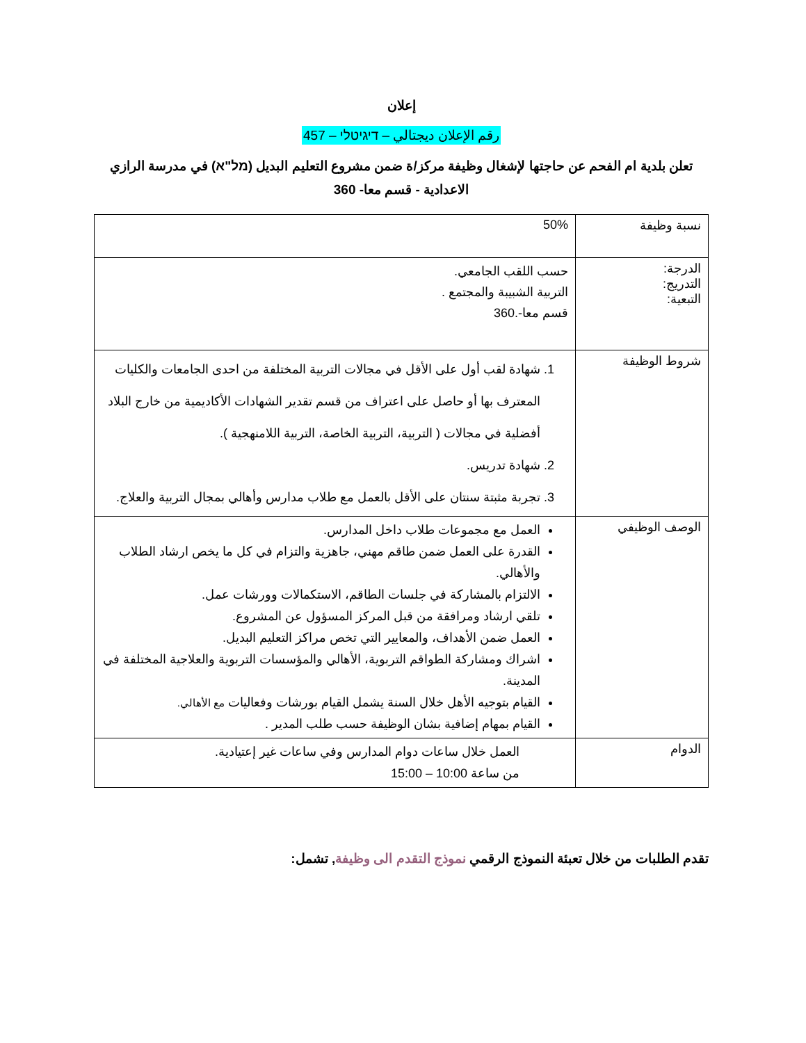إعلان
رقم الإعلان ديجتالي – דיגיטלי – 457
تعلن بلدية ام الفحم عن حاجتها لإشغال وظيفة مركز/ة ضمن مشروع التعليم البديل (מל"א) في مدرسة الرازي الاعدادية - قسم معا- 360
| نسبة وظيفة | 50% |
| الدرجة: التدريج: التبعية: | حسب اللقب الجامعي. التربية الشبيبة والمجتمع . قسم معا-.360 |
| شروط الوظيفة | 1. شهادة لقب أول على الأقل في مجالات التربية المختلفة من احدى الجامعات والكليات المعترف بها أو حاصل على اعتراف من قسم تقدير الشهادات الأكاديمية من خارج البلاد أفضلية في مجالات ( التربية، التربية الخاصة، التربية اللامنهجية ). 2. شهادة تدريس. 3. تجربة مثبتة سنتان على الأقل بالعمل مع طلاب مدارس وأهالي بمجال التربية والعلاج. |
| الوصف الوظيفي | العمل مع مجموعات طلاب داخل المدارس. القدرة على العمل ضمن طاقم مهني، جاهزية والتزام في كل ما يخص ارشاد الطلاب والأهالي. الالتزام بالمشاركة في جلسات الطاقم، الاستكمالات وورشات عمل. تلقي ارشاد ومرافقة من قبل المركز المسؤول عن المشروع. العمل ضمن الأهداف، والمعايير التي تخص مراكز التعليم البديل. اشراك ومشاركة الطواقم التربوية، الأهالي والمؤسسات التربوية والعلاجية المختلفة في المدينة. القيام بتوجيه الأهل خلال السنة يشمل القيام بورشات وفعاليات مع الأهالي. القيام بمهام إضافية بشان الوظيفة حسب طلب المدير . |
| الدوام | العمل خلال ساعات دوام المدارس وفي ساعات غير إعتيادية. من ساعة 10:00 – 15:00 |
تقدم الطلبات من خلال تعبئة النموذج الرقمي نموذج التقدم الى وظيفة, تشمل: